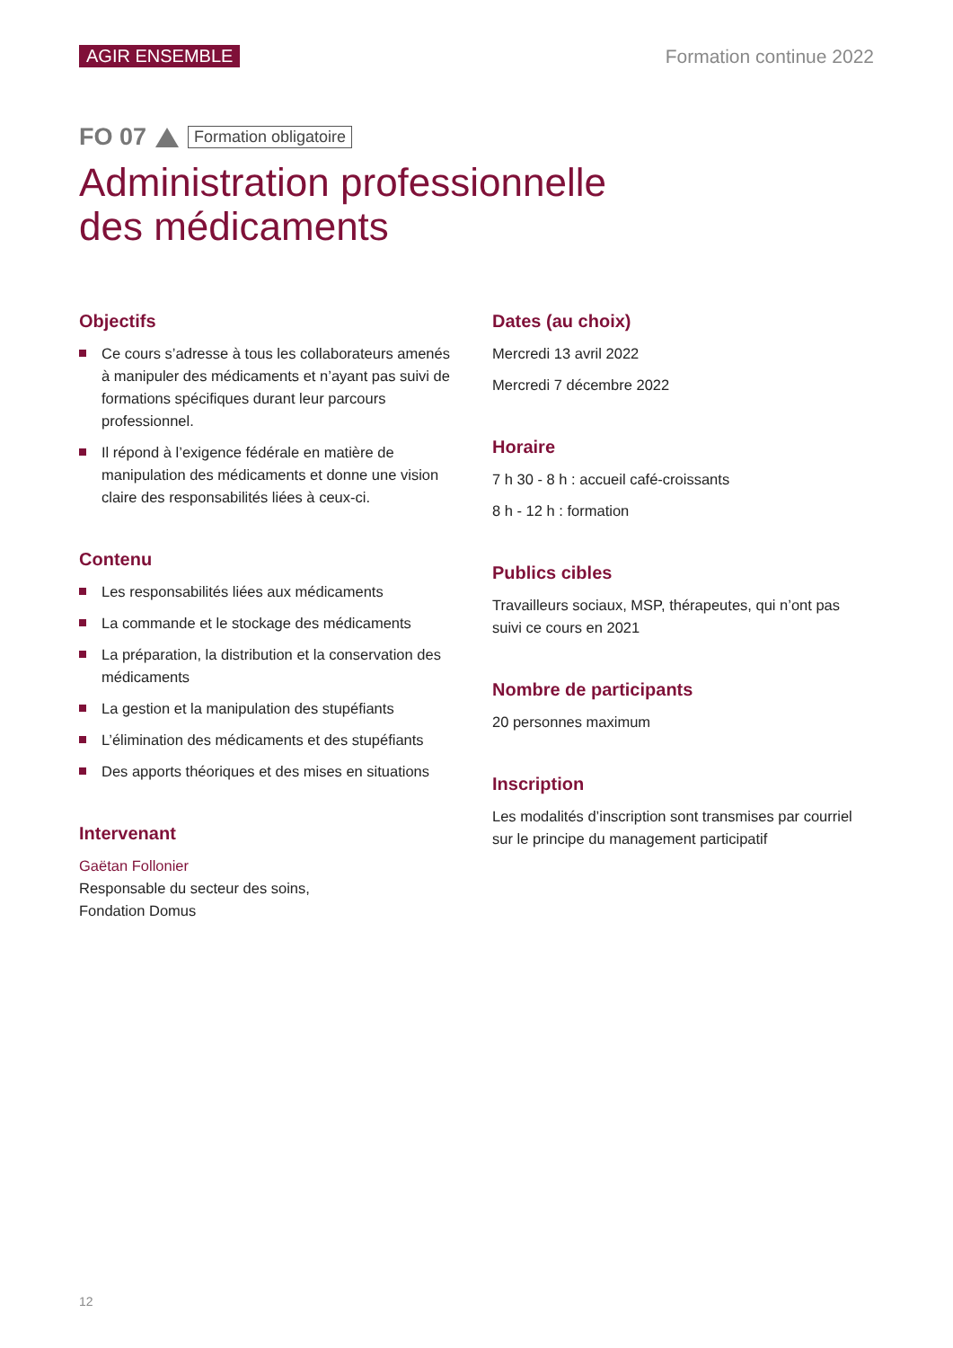AGIR ENSEMBLE Formation continue 2022
FO 07 Formation obligatoire
Administration professionnelle
des médicaments
Objectifs
Ce cours s’adresse à tous les collaborateurs amenés à manipuler des médicaments et n’ayant pas suivi de formations spécifiques durant leur parcours professionnel.
Il répond à l’exigence fédérale en matière de manipulation des médicaments et donne une vision claire des responsabilités liées à ceux-ci.
Contenu
Les responsabilités liées aux médicaments
La commande et le stockage des médicaments
La préparation, la distribution et la conservation des médicaments
La gestion et la manipulation des stupéfiants
L’élimination des médicaments et des stupéfiants
Des apports théoriques et des mises en situations
Intervenant
Gaëtan Follonier
Responsable du secteur des soins,
Fondation Domus
Dates (au choix)
Mercredi 13 avril 2022
Mercredi 7 décembre 2022
Horaire
7 h 30 - 8 h : accueil café-croissants
8 h - 12 h : formation
Publics cibles
Travailleurs sociaux, MSP, thérapeutes, qui n’ont pas suivi ce cours en 2021
Nombre de participants
20 personnes maximum
Inscription
Les modalités d’inscription sont transmises par courriel sur le principe du management participatif
12